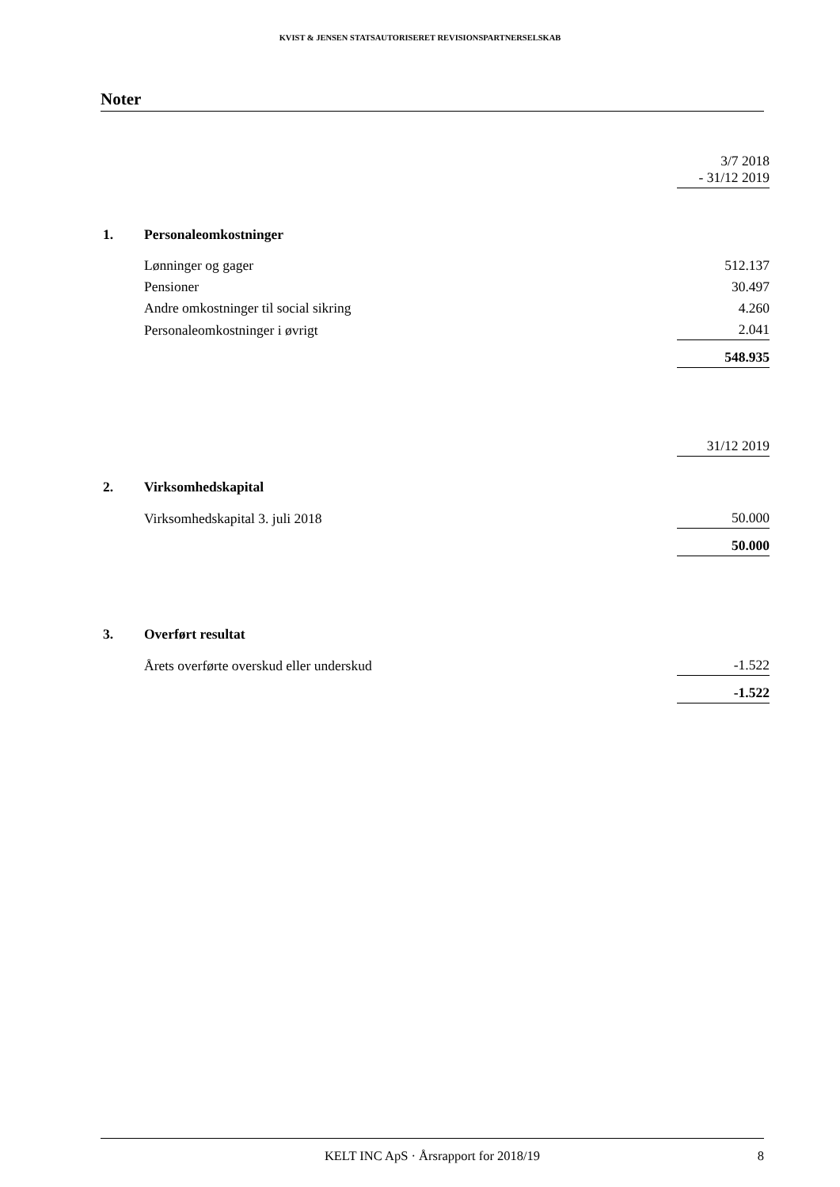KVIST & JENSEN STATSAUTORISERET REVISIONSPARTNERSELSKAB
Noter
| | | 3/7 2018 - 31/12 2019 |
| 1. | Personaleomkostninger | |
| | Lønninger og gager | 512.137 |
| | Pensioner | 30.497 |
| | Andre omkostninger til social sikring | 4.260 |
| | Personaleomkostninger i øvrigt | 2.041 |
| | | 548.935 |
| | | 31/12 2019 |
| 2. | Virksomhedskapital | |
| | Virksomhedskapital 3. juli 2018 | 50.000 |
| | | 50.000 |
| 3. | Overført resultat | |
| | Årets overførte overskud eller underskud | -1.522 |
| | | -1.522 |
KELT INC ApS · Årsrapport for 2018/19 8